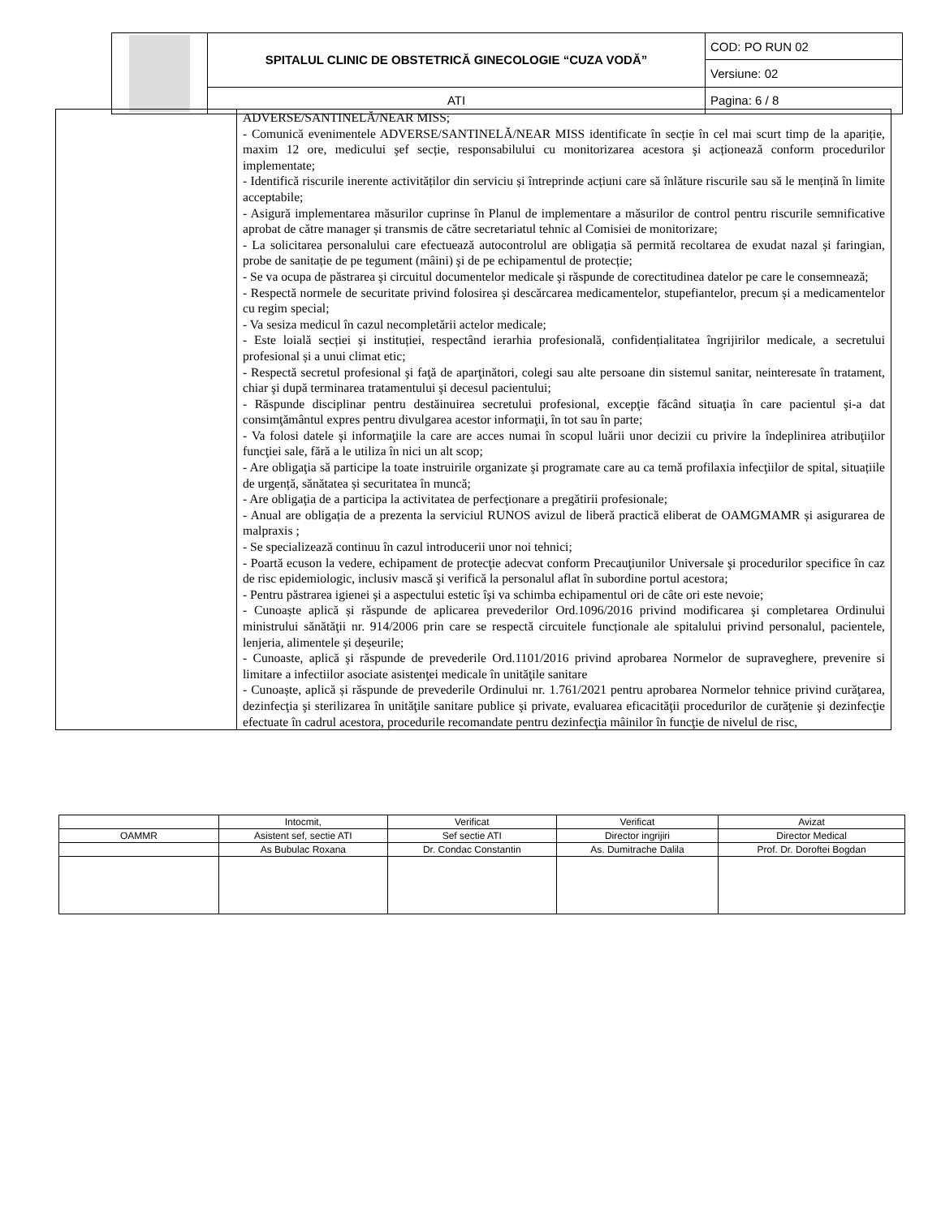| | SPITALUL CLINIC DE OBSTETRICĂ GINECOLOGIE “CUZA VODĂ” | COD: PO RUN 02 |
| | | Versiune: 02 |
| | ATI | Pagina: 6 / 8 |
| | ADVERSE/SANTINELĂ/NEAR MISS; - Comunică evenimentele ADVERSE/SANTINELĂ/NEAR MISS identificate în secție în cel mai scurt timp de la apariție, maxim 12 ore, medicului şef secție, responsabilului cu monitorizarea acestora şi acționează conform procedurilor implementate; - Identifică riscurile inerente activităților din serviciu și întreprinde acțiuni care să înlăture riscurile sau să le mențină în limite acceptabile; - Asigură implementarea măsurilor cuprinse în Planul de implementare a măsurilor de control pentru riscurile semnificative aprobat de către manager și transmis de către secretariatul tehnic al Comisiei de monitorizare; - La solicitarea personalului care efectuează autocontrolul are obligația să permită recoltarea de exudat nazal și faringian, probe de sanitație de pe tegument (mâini) şi de pe echipamentul de protecție; - Se va ocupa de păstrarea şi circuitul documentelor medicale şi răspunde de corectitudinea datelor pe care le consemnează; - Respectă normele de securitate privind folosirea şi descărcarea medicamentelor, stupefiantelor, precum şi a medicamentelor cu regim special; - Va sesiza medicul în cazul necompletării actelor medicale; - Este loială secției și instituției, respectând ierarhia profesională, confidențialitatea îngrijirilor medicale, a secretului profesional și a unui climat etic; - Respectă secretul profesional şi faţă de aparţinători, colegi sau alte persoane din sistemul sanitar, neinteresate în tratament, chiar şi după terminarea tratamentului şi decesul pacientului; - Răspunde disciplinar pentru destăinuirea secretului profesional, excepţie făcând situaţia în care pacientul şi-a dat consimţământul expres pentru divulgarea acestor informaţii, în tot sau în parte; - Va folosi datele şi informaţiile la care are acces numai în scopul luării unor decizii cu privire la îndeplinirea atribuţiilor funcţiei sale, fără a le utiliza în nici un alt scop; - Are obligaţia să participe la toate instruirile organizate şi programate care au ca temă profilaxia infecţiilor de spital, situațiile de urgență, sănătatea și securitatea în muncă; - Are obligaţia de a participa la activitatea de perfecţionare a pregătirii profesionale; - Anual are obligația de a prezenta la serviciul RUNOS avizul de liberă practică eliberat de OAMGMAMR și asigurarea de malpraxis ; - Se specializează continuu în cazul introducerii unor noi tehnici; - Poartă ecuson la vedere, echipament de protecţie adecvat conform Precauţiunilor Universale şi procedurilor specifice în caz de risc epidemiologic, inclusiv mască şi verifică la personalul aflat în subordine portul acestora; - Pentru păstrarea igienei şi a aspectului estetic îşi va schimba echipamentul ori de câte ori este nevoie; - Cunoaște aplică și răspunde de aplicarea prevederilor Ord.1096/2016 privind modificarea şi completarea Ordinului ministrului sănătăţii nr. 914/2006 prin care se respectă circuitele funcționale ale spitalului privind personalul, pacientele, lenjeria, alimentele și deșeurile; - Cunoaste, aplică şi răspunde de prevederile Ord.1101/2016 privind aprobarea Normelor de supraveghere, prevenire si limitare a infectiilor asociate asistenţei medicale în unităţile sanitare - Cunoaște, aplică și răspunde de prevederile Ordinului nr. 1.761/2021 pentru aprobarea Normelor tehnice privind curăţarea, dezinfecţia şi sterilizarea în unităţile sanitare publice şi private, evaluarea eficacităţii procedurilor de curăţenie şi dezinfecţie efectuate în cadrul acestora, procedurile recomandate pentru dezinfecţia mâinilor în funcţie de nivelul de risc, |
| | Intocmit, | Verificat | Verificat | Avizat |
| OAMMR | Asistent sef, sectie ATI | Sef sectie ATI | Director ingrijiri | Director Medical |
| | As Bubulac Roxana | Dr. Condac Constantin | As. Dumitrache Dalila | Prof. Dr. Doroftei Bogdan |